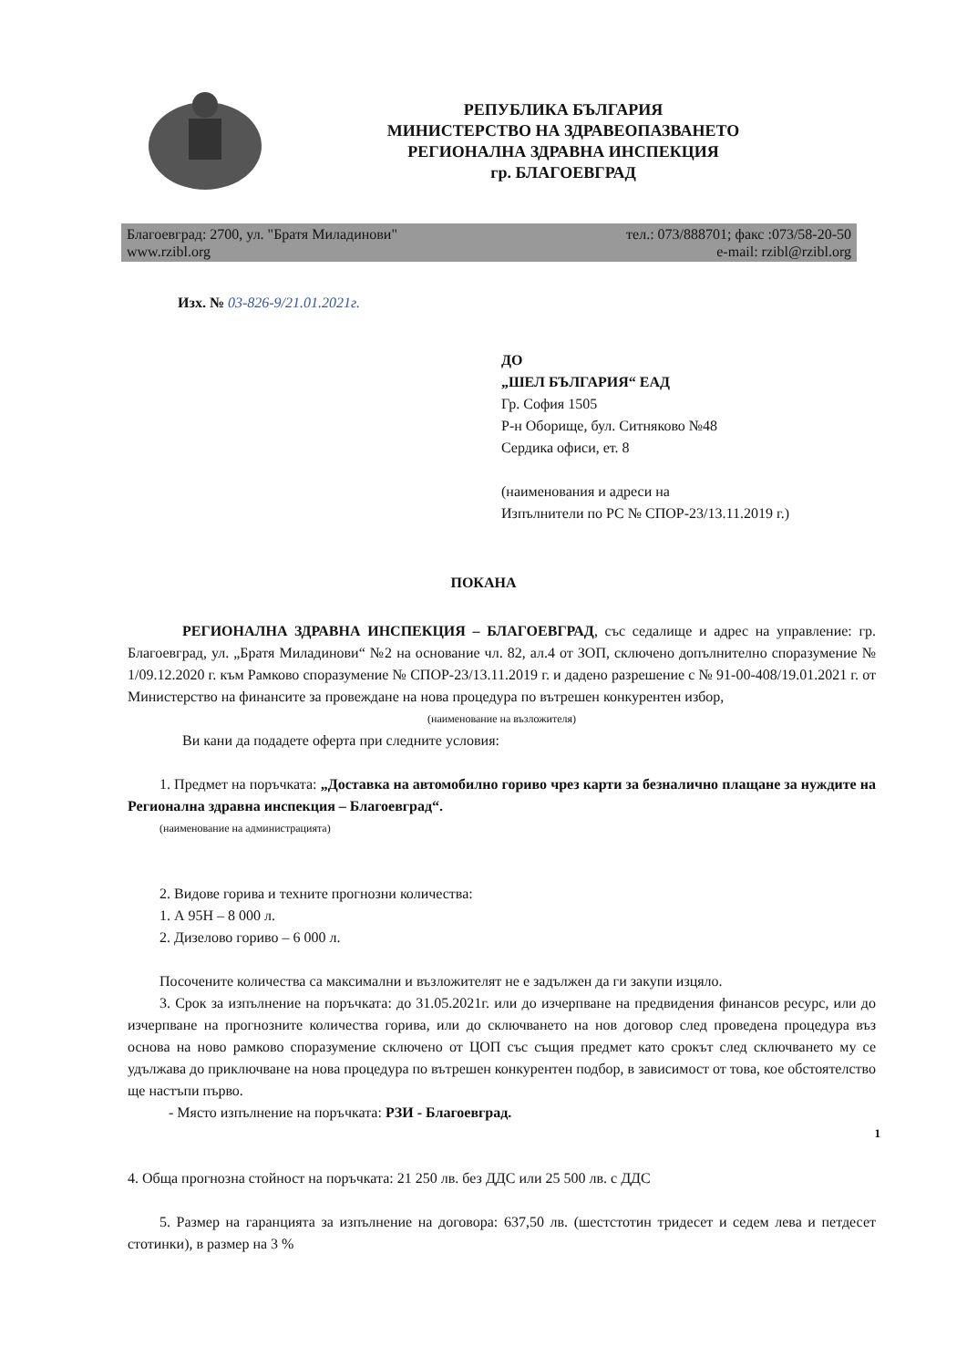РЕПУБЛИКА БЪЛГАРИЯ
МИНИСТЕРСТВО НА ЗДРАВЕОПАЗВАНЕТО
РЕГИОНАЛНА ЗДРАВНА ИНСПЕКЦИЯ
гр. БЛАГОЕВГРАД
Благоевград: 2700, ул. "Братя Миладинови"
www.rzibl.org
тел.: 073/888701; факс :073/58-20-50
e-mail: rzibl@rzibl.org
Изх. № 03-826-9/21.01.2021г.
ДО
„ШЕЛ БЪЛГАРИЯ“ ЕАД
Гр. София 1505
Р-н Оборище, бул. Ситняково №48
Сердика офиси, ет. 8
(наименования и адреси на
Изпълнители по РС № СПОР-23/13.11.2019 г.)
ПОКАНА
РЕГИОНАЛНА ЗДРАВНА ИНСПЕКЦИЯ – БЛАГОЕВГРАД, със седалище и адрес на управление: гр. Благоевград, ул. „Братя Миладинови“ №2 на основание чл. 82, ал.4 от ЗОП, сключено допълнително споразумение № 1/09.12.2020 г. към Рамково споразумение № СПОР-23/13.11.2019 г. и дадено разрешение с № 91-00-408/19.01.2021 г. от Министерство на финансите за провеждане на нова процедура по вътрешен конкурентен избор,
(наименование на възложителя)
Ви кани да подадете оферта при следните условия:
1. Предмет на поръчката: „Доставка на автомобилно гориво чрез карти за безналично плащане за нуждите на Регионална здравна инспекция – Благоевград“.
(наименование на администрацията)
2. Видове горива и техните прогнозни количества:
1. А 95Н – 8 000 л.
2. Дизелово гориво – 6 000 л.
Посочените количества са максимални и възложителят не е задължен да ги закупи изцяло.
3. Срок за изпълнение на поръчката: до 31.05.2021г. или до изчерпване на предвидения финансов ресурс, или до изчерпване на прогнозните количества горива, или до сключването на нов договор след проведена процедура въз основа на ново рамково споразумение сключено от ЦОП със същия предмет като срокът след сключването му се удължава до приключване на нова процедура по вътрешен конкурентен подбор, в зависимост от това, кое обстоятелство ще настъпи първо.
- Място изпълнение на поръчката: РЗИ - Благоевград.
4. Обща прогнозна стойност на поръчката: 21 250 лв. без ДДС или 25 500 лв. с ДДС
5. Размер на гаранцията за изпълнение на договора: 637,50 лв. (шестстотин тридесет и седем лева и петдесет стотинки), в размер на 3 %
1